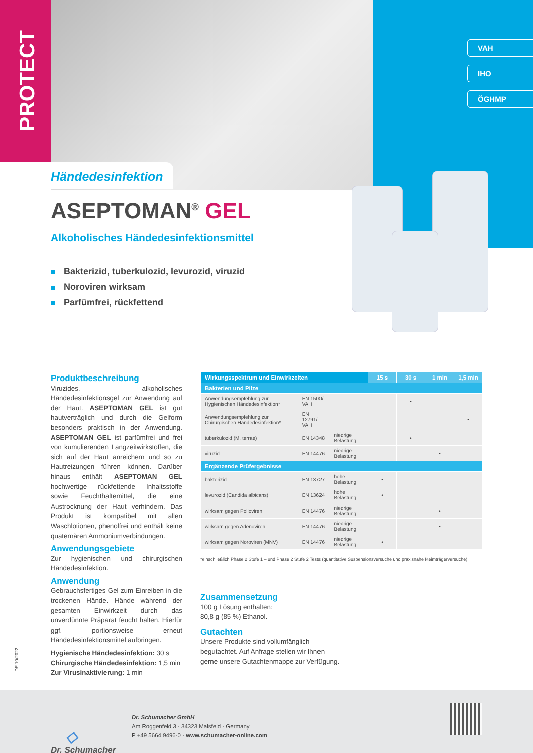PROTECT
VAH
IHO
ÖGHMP
Händedesinfektion
ASEPTOMAN<sup>®</sup> GEL
Alkoholisches Händedesinfektionsmittel
Bakterizid, tuberkulozid, levurozid, viruzid
Noroviren wirksam
Parfümfrei, rückfettend
Produktbeschreibung
Viruzides, alkoholisches Händedesinfektionsgel zur Anwendung auf der Haut. ASEPTOMAN GEL ist gut hautverträglich und durch die Gelform besonders praktisch in der Anwendung. ASEPTOMAN GEL ist parfümfrei und frei von kumulierenden Langzeitwirkstoffen, die sich auf der Haut anreichern und so zu Hautreizungen führen können. Darüber hinaus enthält ASEPTOMAN GEL hochwertige rückfettende Inhaltsstoffe sowie Feuchthaltemittel, die eine Austrocknung der Haut verhindern. Das Produkt ist kompatibel mit allen Waschlotionen, phenolfrei und enthält keine quaternären Ammoniumverbindungen.
Anwendungsgebiete
Zur hygienischen und chirurgischen Händedesinfektion.
Anwendung
Gebrauchsfertiges Gel zum Einreiben in die trockenen Hände. Hände während der gesamten Einwirkzeit durch das unverdünnte Präparat feucht halten. Hierfür ggf. portionsweise erneut Händedesinfektionsmittel aufbringen.
Hygienische Händedesinfektion: 30 s
Chirurgische Händedesinfektion: 1,5 min
Zur Virusinaktivierung: 1 min
| Wirkungsspektrum und Einwirkzeiten | | | 15 s | 30 s | 1 min | 1,5 min |
| --- | --- | --- | --- | --- | --- | --- |
| Bakterien und Pilze | | | | | | |
| Anwendungsempfehlung zur Hygienischen Händedesinfektion* | EN 1500/ VAH | | | • | | |
| Anwendungsempfehlung zur Chirurgischen Händedesinfektion* | EN 12791/ VAH | | | | | • |
| tuberkulozid (M. terrae) | EN 14348 | niedrige Belastung | | • | | |
| viruzid | EN 14476 | niedrige Belastung | | | • | |
| Ergänzende Prüfergebnisse | | | | | | |
| bakterizid | EN 13727 | hohe Belastung | • | | | |
| levurozid (Candida albicans) | EN 13624 | hohe Belastung | • | | | |
| wirksam gegen Polioviren | EN 14476 | niedrige Belastung | | | • | |
| wirksam gegen Adenoviren | EN 14476 | niedrige Belastung | | | • | |
| wirksam gegen Noroviren (MNV) | EN 14476 | niedrige Belastung | • | | | |
*einschließlich Phase 2 Stufe 1 – und Phase 2 Stufe 2 Tests (quantitative Suspensionsversuche und praxisnahe Keimträgerversuche)
Zusammensetzung
100 g Lösung enthalten:
80,8 g (85 %) Ethanol.
Gutachten
Unsere Produkte sind vollumfänglich begutachtet. Auf Anfrage stellen wir Ihnen gerne unsere Gutachtenmappe zur Verfügung.
DE 10/2022
◇
Dr. Schumacher
Dr. Schumacher GmbH
Am Roggenfeld 3 · 34323 Malsfeld · Germany
P +49 5664 9496-0 · www.schumacher-online.com